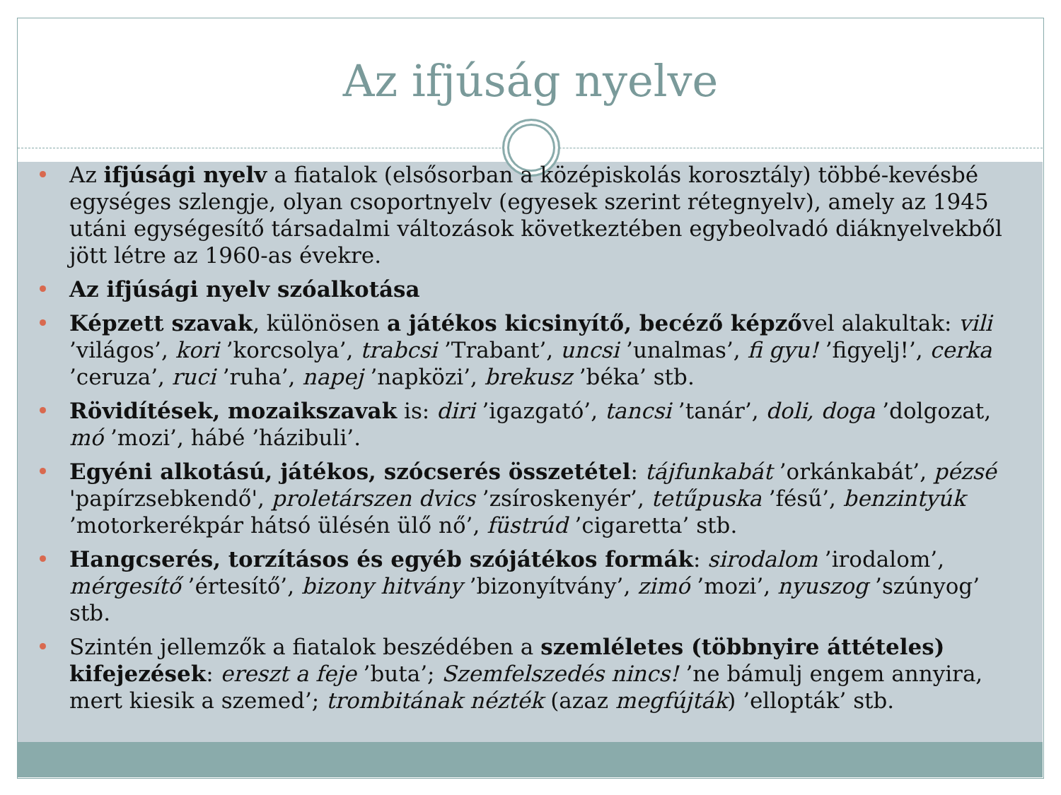Az ifjúság nyelve
Az ifjúsági nyelv a fiatalok (elsősorban a középiskolás korosztály) többé-kevésbé egységes szlengje, olyan csoportnyelv (egyesek szerint rétegnyelv), amely az 1945 utáni egységesítő társadalmi változások következtében egybeolvadó diáknyelvekből jött létre az 1960-as évekre.
Az ifjúsági nyelv szóalkotása
Képzett szavak, különösen a játékos kicsinyítő, becéző képzővel alakultak: vili ’világos’, kori ’korcsolya’, trabcsi ’Trabant’, uncsi ’unalmas’, fi gyu! ’figyelj!’, cerka ’ceruza’, ruci ’ruha’, napej ’napközi’, brekusz ’béka’ stb.
Rövidítések, mozaikszavak is: diri ’igazgató’, tancsi ’tanár’, doli, doga ’dolgozat, mó ’mozi’, hábé ’házibuli’.
Egyéni alkotású, játékos, szócserés összetétel: tájfunkabát ’orkánkabát’, pézsé 'papírzsebkendő', proletárszen dvics ’zsíroskenyér’, tetűpuska ’fésű’, benzintyúk ’motorkerékpár hátsó ülésén ülő nő’, füstrúd ’cigaretta’ stb.
Hangcserés, torzításos és egyéb szójátékos formák: sirodalom ’irodalom’, mérgesítő ’értesítő’, bizony hitvány ’bizonyítvány’, zimó ’mozi’, nyuszog ’szúnyog’ stb.
Szintén jellemzők a fiatalok beszédében a szemléletes (többnyire áttételes) kifejezések: ereszt a feje ’buta’; Szemfelszedés nincs! ’ne bámulj engem annyira, mert kiesik a szemed’; trombitának nézték (azaz megfújták) ’ellopták’ stb.